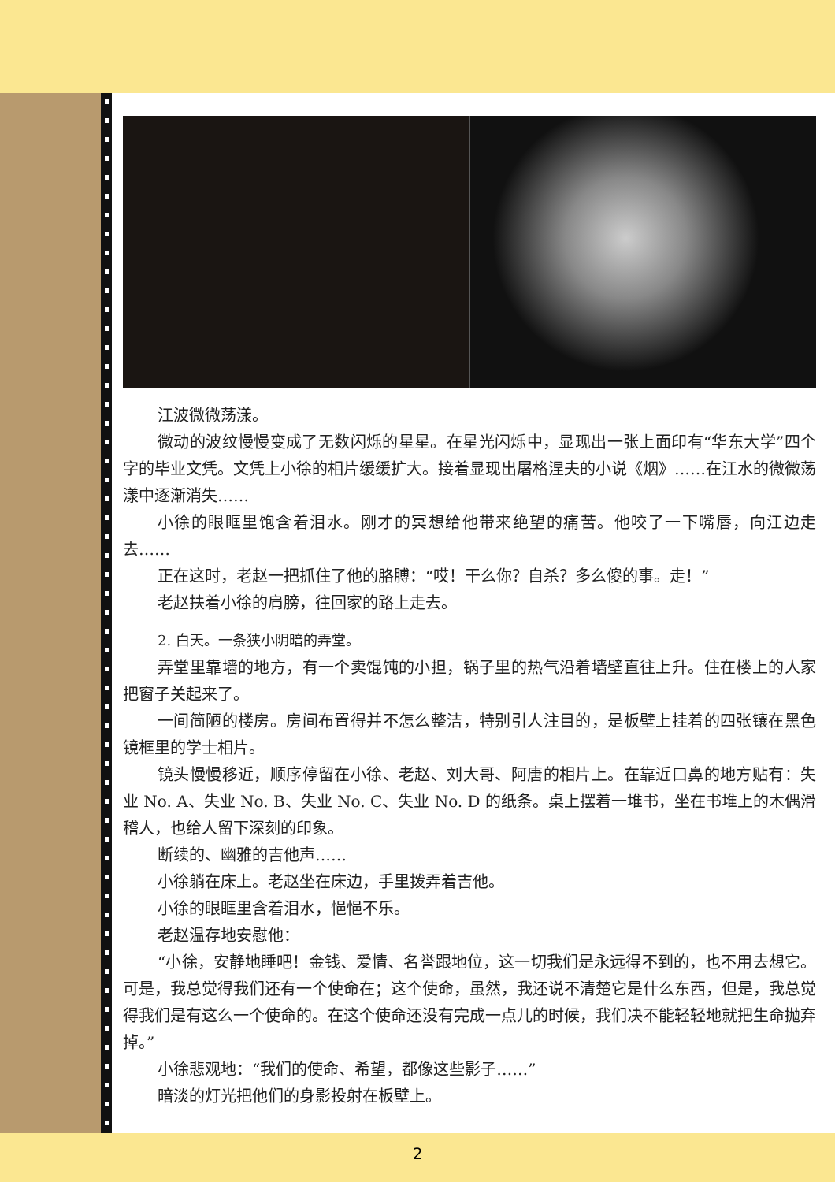江波微微荡漾。
微动的波纹慢慢变成了无数闪烁的星星。在星光闪烁中，显现出一张上面印有“华东大学”四个字的毕业文凭。文凭上小徐的相片缓缓扩大。接着显现出屠格涅夫的小说《烟》……在江水的微微荡漾中逐渐消失……
小徐的眼眶里饱含着泪水。刚才的冥想给他带来绝望的痛苦。他咬了一下嘴唇，向江边走去……
正在这时，老赵一把抓住了他的胳膊：“哎！干么你？自杀？多么傻的事。走！”
老赵扶着小徐的肩膀，往回家的路上走去。
2. 白天。一条狭小阴暗的弄堂。
弄堂里靠墙的地方，有一个卖馄饨的小担，锅子里的热气沿着墙壁直往上升。住在楼上的人家把窗子关起来了。
一间简陋的楼房。房间布置得并不怎么整洁，特别引人注目的，是板壁上挂着的四张镶在黑色镜框里的学士相片。
镜头慢慢移近，顺序停留在小徐、老赵、刘大哥、阿唐的相片上。在靠近口鼻的地方贴有：失业 No. A、失业 No. B、失业 No. C、失业 No. D 的纸条。桌上摆着一堆书，坐在书堆上的木偶滑稽人，也给人留下深刻的印象。
断续的、幽雅的吉他声……
小徐躺在床上。老赵坐在床边，手里拨弄着吉他。
小徐的眼眶里含着泪水，悒悒不乐。
老赵温存地安慰他：
“小徐，安静地睡吧！金钱、爱情、名誉跟地位，这一切我们是永远得不到的，也不用去想它。可是，我总觉得我们还有一个使命在；这个使命，虽然，我还说不清楚它是什么东西，但是，我总觉得我们是有这么一个使命的。在这个使命还没有完成一点儿的时候，我们决不能轻轻地就把生命抛弃掉。”
小徐悲观地：“我们的使命、希望，都像这些影子……”
暗淡的灯光把他们的身影投射在板壁上。
2